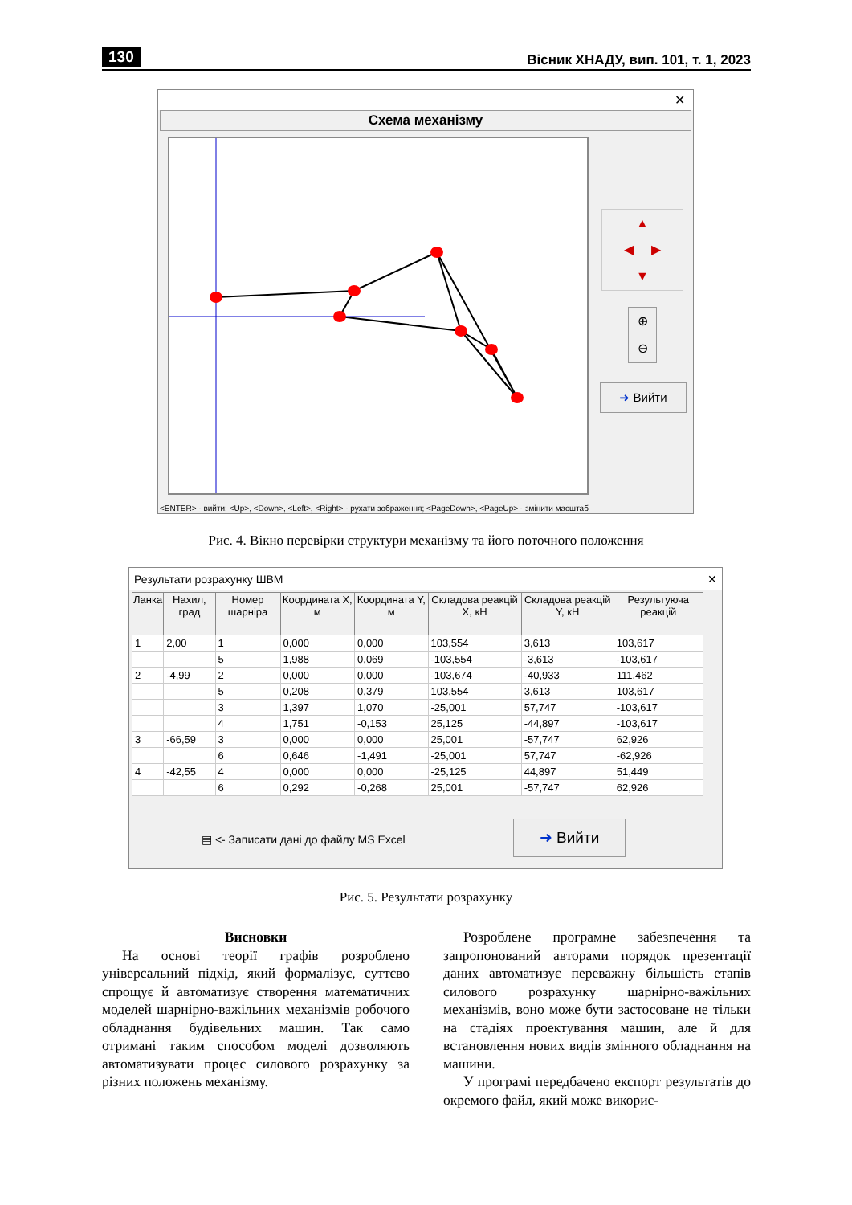130 Вісник ХНАДУ, вип. 101, т. 1, 2023
✕
Схема механізму
▲
◀ ▶
▼
⊕
⊖
➜ Вийти
<ENTER> - вийти; <Up>, <Down>, <Left>, <Right> - рухати зображення; <PageDown>, <PageUp> - змінити масштаб
Рис. 4. Вікно перевірки структури механізму та його поточного положення
Результати розрахунку ШВМ ✕
| Ланка | Нахил, град | Номер шарніра | Координата X, м | Координата Y, м | Складова реакцій X, кН | Складова реакцій Y, кН | Результуюча реакцій |
| --- | --- | --- | --- | --- | --- | --- | --- |
| 1 | 2,00 | 1 | 0,000 | 0,000 | 103,554 | 3,613 | 103,617 |
| | | 5 | 1,988 | 0,069 | -103,554 | -3,613 | -103,617 |
| 2 | -4,99 | 2 | 0,000 | 0,000 | -103,674 | -40,933 | 111,462 |
| | | 5 | 0,208 | 0,379 | 103,554 | 3,613 | 103,617 |
| | | 3 | 1,397 | 1,070 | -25,001 | 57,747 | -103,617 |
| | | 4 | 1,751 | -0,153 | 25,125 | -44,897 | -103,617 |
| 3 | -66,59 | 3 | 0,000 | 0,000 | 25,001 | -57,747 | 62,926 |
| | | 6 | 0,646 | -1,491 | -25,001 | 57,747 | -62,926 |
| 4 | -42,55 | 4 | 0,000 | 0,000 | -25,125 | 44,897 | 51,449 |
| | | 6 | 0,292 | -0,268 | 25,001 | -57,747 | 62,926 |
▤ <- Записати дані до файлу MS Excel
➜ Вийти
Рис. 5. Результати розрахунку
Висновки
На основі теорії графів розроблено універсальний підхід, який формалізує, суттєво спрощує й автоматизує створення математичних моделей шарнірно-важільних механізмів робочого обладнання будівельних машин. Так само отримані таким способом моделі дозволяють автоматизувати процес силового розрахунку за різних положень механізму.
Розроблене програмне забезпечення та запропонований авторами порядок презентації даних автоматизує переважну більшість етапів силового розрахунку шарнірно-важільних механізмів, воно може бути застосоване не тільки на стадіях проектування машин, але й для встановлення нових видів змінного обладнання на машини.
У програмі передбачено експорт результатів до окремого файл, який може викорис-